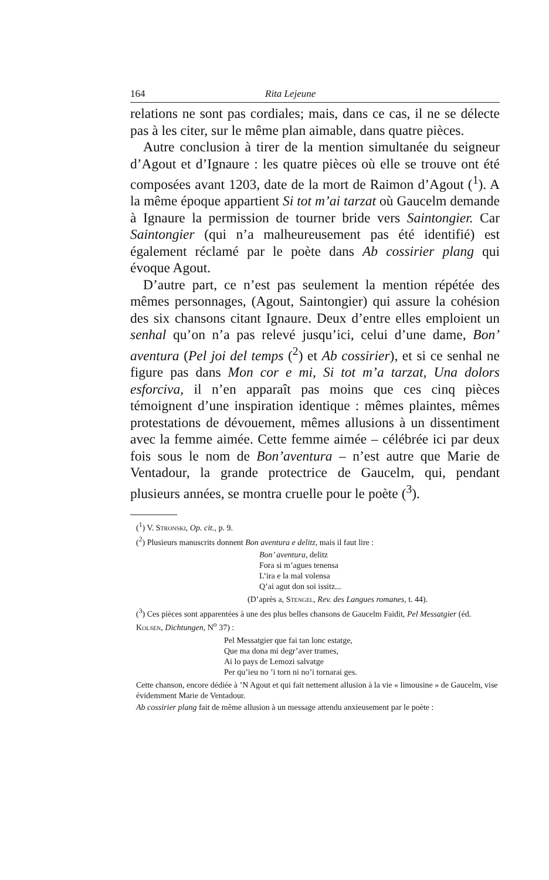164 Rita Lejeune
relations ne sont pas cordiales; mais, dans ce cas, il ne se délecte pas à les citer, sur le même plan aimable, dans quatre pièces.
Autre conclusion à tirer de la mention simultanée du seigneur d’Agout et d’Ignaure : les quatre pièces où elle se trouve ont été composées avant 1203, date de la mort de Raimon d’Agout (<sup>1</sup>). A la même époque appartient Si tot m’ai tarzat où Gaucelm demande à Ignaure la permission de tourner bride vers Saintongier. Car Saintongier (qui n’a malheureusement pas été identifié) est également réclamé par le poète dans Ab cossirier plang qui évoque Agout.
D’autre part, ce n’est pas seulement la mention répétée des mêmes personnages, (Agout, Saintongier) qui assure la cohésion des six chansons citant Ignaure. Deux d’entre elles emploient un senhal qu’on n’a pas relevé jusqu’ici, celui d’une dame, Bon’ aventura (Pel joi del temps (<sup>2</sup>) et Ab cossirier), et si ce senhal ne figure pas dans Mon cor e mi, Si tot m’a tarzat, Una dolors esforciva, il n’en apparaît pas moins que ces cinq pièces témoignent d’une inspiration identique : mêmes plaintes, mêmes protestations de dévouement, mêmes allusions à un dissentiment avec la femme aimée. Cette femme aimée – célébrée ici par deux fois sous le nom de Bon’aventura – n’est autre que Marie de Ventadour, la grande protectrice de Gaucelm, qui, pendant plusieurs années, se montra cruelle pour le poète (<sup>3</sup>).
(<sup>1</sup>) V. Stronski, Op. cit., p. 9.
(<sup>2</sup>) Plusieurs manuscrits donnent Bon aventura e delitz, mais il faut lire :
Bon’ aventura, delitz
Fora si m’agues tenensa
L’ira e la mal volensa
Q’ai agut don soi issitz...
(D’après a, Stengel, Rev. des Langues romanes, t. 44).
(<sup>3</sup>) Ces pièces sont apparentées à une des plus belles chansons de Gaucelm Faidit, Pel Messatgier (éd. Kolsen, Dichtungen, N<sup>o</sup> 37) :
Pel Messatgier que fai tan lonc estatge,
Que ma dona mi degr’aver trames,
Ai lo pays de Lemozi salvatge
Per qu’ieu no ’i torn ni no’i tornarai ges.
Cette chanson, encore dédiée à ’N Agout et qui fait nettement allusion à la vie « limousine » de Gaucelm, vise évidemment Marie de Ventadour.
Ab cossirier plang fait de même allusion à un message attendu anxieusement par le poète :